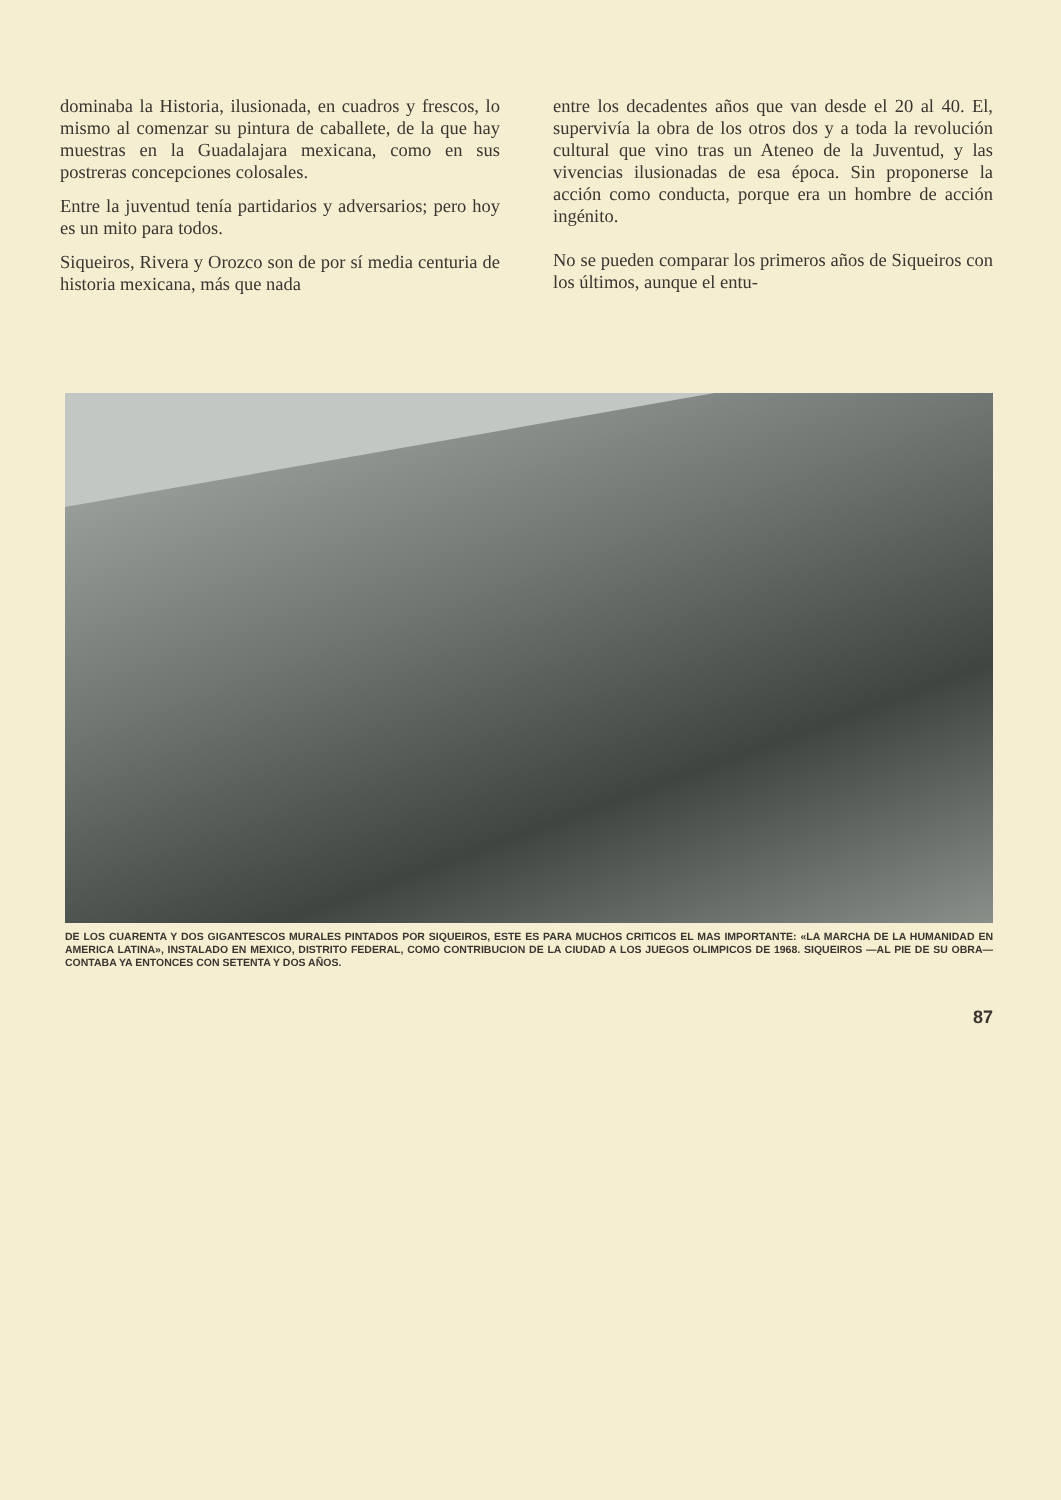dominaba la Historia, ilusionada, en cuadros y frescos, lo mismo al comenzar su pintura de caballete, de la que hay muestras en la Guadalajara mexicana, como en sus postreras concepciones colosales.
Entre la juventud tenía partidarios y adversarios; pero hoy es un mito para todos.
Siqueiros, Rivera y Orozco son de por sí media centuria de historia mexicana, más que nada
entre los decadentes años que van desde el 20 al 40. El, supervivía la obra de los otros dos y a toda la revolución cultural que vino tras un Ateneo de la Juventud, y las vivencias ilusionadas de esa época. Sin proponerse la acción como conducta, porque era un hombre de acción ingénito.
No se pueden comparar los primeros años de Siqueiros con los últimos, aunque el entu-
DE LOS CUARENTA Y DOS GIGANTESCOS MURALES PINTADOS POR SIQUEIROS, ESTE ES PARA MUCHOS CRITICOS EL MAS IMPORTANTE: «LA MARCHA DE LA HUMANIDAD EN AMERICA LATINA», INSTALADO EN MEXICO, DISTRITO FEDERAL, COMO CONTRIBUCION DE LA CIUDAD A LOS JUEGOS OLIMPICOS DE 1968. SIQUEIROS —AL PIE DE SU OBRA— CONTABA YA ENTONCES CON SETENTA Y DOS AÑOS.
87